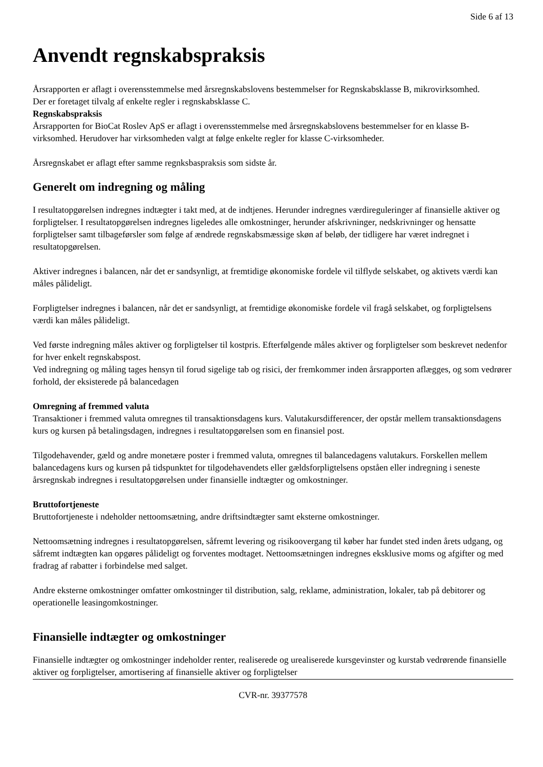Side 6 af 13
Anvendt regnskabspraksis
Årsrapporten er aflagt i overensstemmelse med årsregnskabslovens bestemmelser for Regnskabsklasse B, mikrovirksomhed.
Der er foretaget tilvalg af enkelte regler i regnskabsklasse C.
Regnskabspraksis
Årsrapporten for BioCat Roslev ApS er aflagt i overensstemmelse med årsregnskabslovens bestemmelser for en klasse B-virksomhed. Herudover har virksomheden valgt at følge enkelte regler for klasse C-virksomheder.
Årsregnskabet er aflagt efter samme regnksbaspraksis som sidste år.
Generelt om indregning og måling
I resultatopgørelsen indregnes indtægter i takt med, at de indtjenes. Herunder indregnes værdireguleringer af finansielle aktiver og forpligtelser. I resultatopgørelsen indregnes ligeledes alle omkostninger, herunder afskrivninger, nedskrivninger og hensatte forpligtelser samt tilbageførsler som følge af ændrede regnskabsmæssige skøn af beløb, der tidligere har været indregnet i resultatopgørelsen.
Aktiver indregnes i balancen, når det er sandsynligt, at fremtidige økonomiske fordele vil tilflyde selskabet, og aktivets værdi kan måles pålideligt.
Forpligtelser indregnes i balancen, når det er sandsynligt, at fremtidige økonomiske fordele vil fragå selskabet, og forpligtelsens værdi kan måles pålideligt.
Ved første indregning måles aktiver og forpligtelser til kostpris. Efterfølgende måles aktiver og forpligtelser som beskrevet nedenfor for hver enkelt regnskabspost.
Ved indregning og måling tages hensyn til forud sigelige tab og risici, der fremkommer inden årsrapporten aflægges, og som vedrører forhold, der eksisterede på balancedagen
Omregning af fremmed valuta
Transaktioner i fremmed valuta omregnes til transaktionsdagens kurs. Valutakursdifferencer, der opstår mellem transaktionsdagens kurs og kursen på betalingsdagen, indregnes i resultatopgørelsen som en finansiel post.
Tilgodehavender, gæld og andre monetære poster i fremmed valuta, omregnes til balancedagens valutakurs. Forskellen mellem balancedagens kurs og kursen på tidspunktet for tilgodehavendets eller gældsforpligtelsens opståen eller indregning i seneste årsregnskab indregnes i resultatopgørelsen under finansielle indtægter og omkostninger.
Bruttofortjeneste
Bruttofortjeneste i ndeholder nettoomsætning, andre driftsindtægter samt eksterne omkostninger.
Nettoomsætning indregnes i resultatopgørelsen, såfremt levering og risikoovergang til køber har fundet sted inden årets udgang, og såfremt indtægten kan opgøres pålideligt og forventes modtaget. Nettoomsætningen indregnes eksklusive moms og afgifter og med fradrag af rabatter i forbindelse med salget.
Andre eksterne omkostninger omfatter omkostninger til distribution, salg, reklame, administration, lokaler, tab på debitorer og operationelle leasingomkostninger.
Finansielle indtægter og omkostninger
Finansielle indtægter og omkostninger indeholder renter, realiserede og urealiserede kursgevinster og kurstab vedrørende finansielle aktiver og forpligtelser, amortisering af finansielle aktiver og forpligtelser
CVR-nr. 39377578